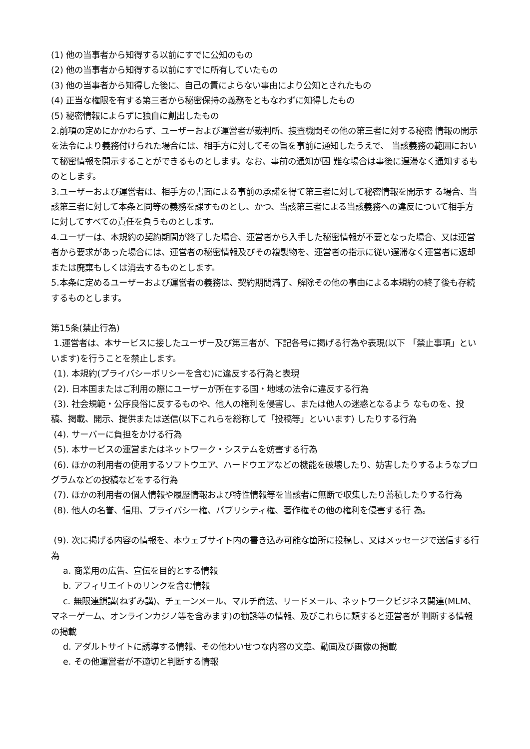(1) 他の当事者から知得する以前にすでに公知のもの
(2) 他の当事者から知得する以前にすでに所有していたもの
(3) 他の当事者から知得した後に、自己の責によらない事由により公知とされたもの
(4) 正当な権限を有する第三者から秘密保持の義務をともなわずに知得したもの
(5) 秘密情報によらずに独自に創出したもの
2.前項の定めにかかわらず、ユーザーおよび運営者が裁判所、捜査機関その他の第三者に対する秘密 情報の開示を法令により義務付けられた場合には、相手方に対してその旨を事前に通知したうえで、 当該義務の範囲において秘密情報を開示することができるものとします。なお、事前の通知が困 難な場合は事後に遅滞なく通知するものとします。
3.ユーザーおよび運営者は、相手方の書面による事前の承諾を得て第三者に対して秘密情報を開示す る場合、当該第三者に対して本条と同等の義務を課すものとし、かつ、当該第三者による当該義務への違反について相手方に対してすべての責任を負うものとします。
4.ユーザーは、本規約の契約期間が終了した場合、運営者から入手した秘密情報が不要となった場合、又は運営者から要求があった場合には、運営者の秘密情報及びその複製物を、運営者の指示に従い遅滞なく運営者に返却または廃棄もしくは消去するものとします。
5.本条に定めるユーザーおよび運営者の義務は、契約期間満了、解除その他の事由による本規約の終了後も存続するものとします。
第15条(禁止行為)
1.運営者は、本サービスに接したユーザー及び第三者が、下記各号に掲げる行為や表現(以下 「禁止事項」といいます)を行うことを禁止します。
(1). 本規約(プライバシーポリシーを含む)に違反する行為と表現
(2). 日本国またはご利用の際にユーザーが所在する国・地域の法令に違反する行為
(3). 社会規範・公序良俗に反するものや、他人の権利を侵害し、または他人の迷惑となるよう なものを、投稿、掲載、開示、提供または送信(以下これらを総称して「投稿等」といいます) したりする行為
(4). サーバーに負担をかける行為
(5). 本サービスの運営またはネットワーク・システムを妨害する行為
(6). ほかの利用者の使用するソフトウエア、ハードウエアなどの機能を破壊したり、妨害したりするようなプログラムなどの投稿などをする行為
(7). ほかの利用者の個人情報や履歴情報および特性情報等を当該者に無断で収集したり蓄積したりする行為
(8). 他人の名誉、信用、プライバシー権、パブリシティ権、著作権その他の権利を侵害する行 為。
(9). 次に掲げる内容の情報を、本ウェブサイト内の書き込み可能な箇所に投稿し、又はメッセージで送信する行為
a. 商業用の広告、宣伝を目的とする情報
b. アフィリエイトのリンクを含む情報
c. 無限連鎖講(ねずみ講)、チェーンメール、マルチ商法、リードメール、ネットワークビジネス関連(MLM、マネーゲーム、オンラインカジノ等を含みます)の勧誘等の情報、及びこれらに類すると運営者が 判断する情報の掲載
d. アダルトサイトに誘導する情報、その他わいせつな内容の文章、動画及び画像の掲載
e. その他運営者が不適切と判断する情報